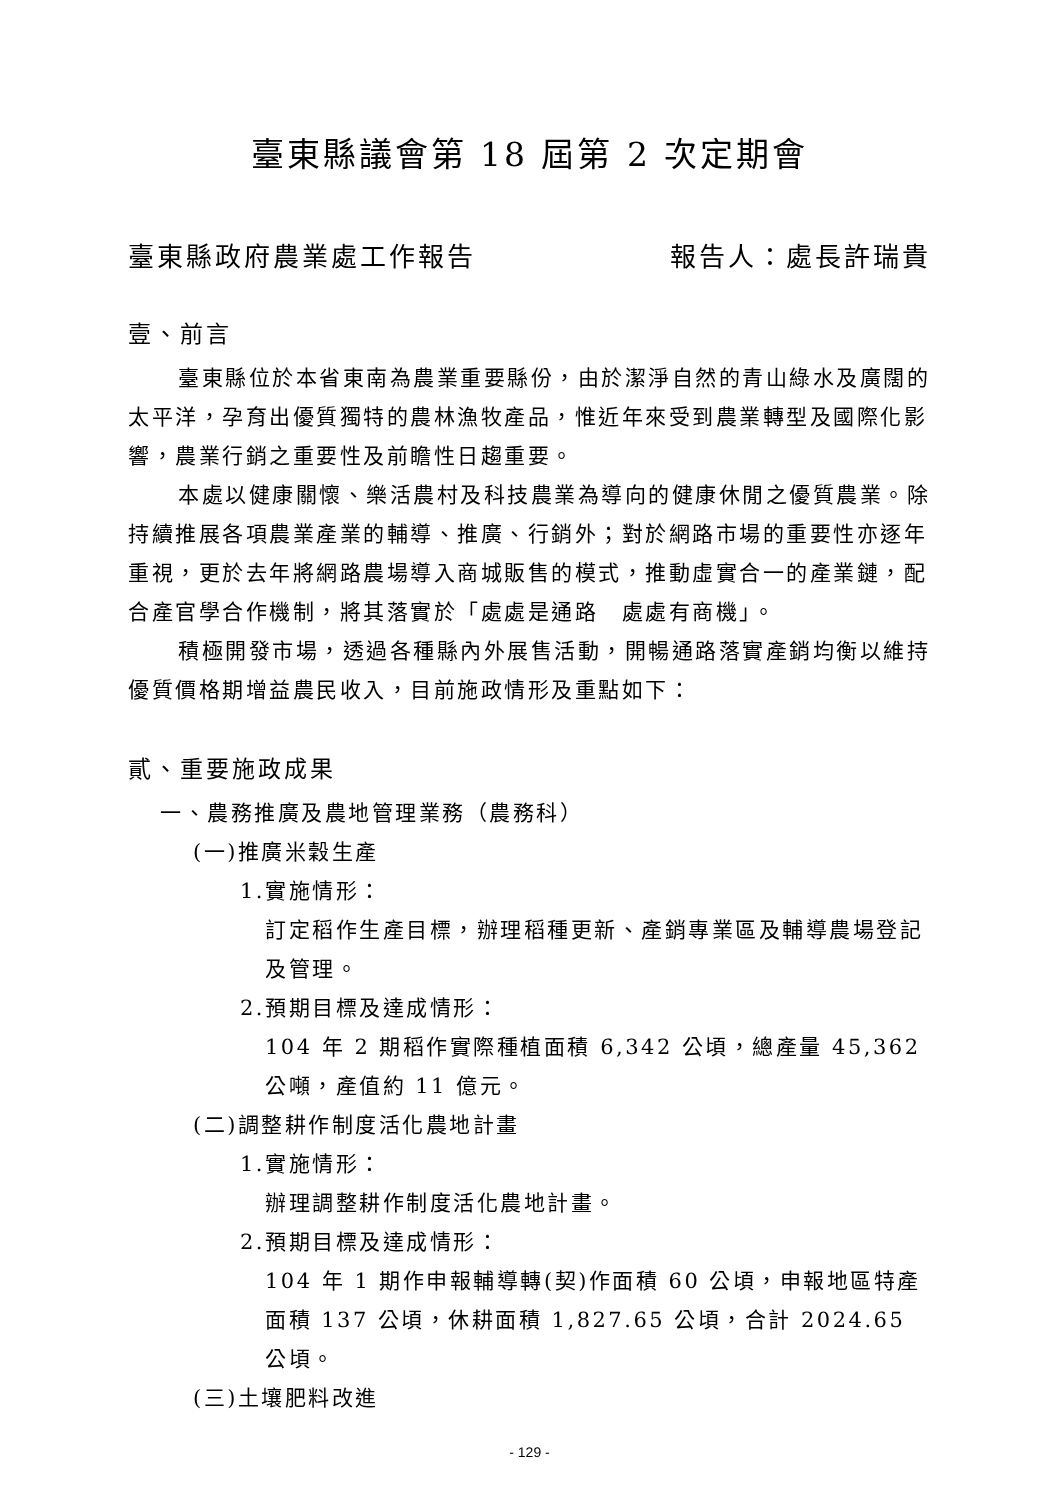臺東縣議會第 18 屆第 2 次定期會
臺東縣政府農業處工作報告 報告人：處長許瑞貴
壹、前言
臺東縣位於本省東南為農業重要縣份，由於潔淨自然的青山綠水及廣闊的太平洋，孕育出優質獨特的農林漁牧產品，惟近年來受到農業轉型及國際化影響，農業行銷之重要性及前瞻性日趨重要。
本處以健康關懷、樂活農村及科技農業為導向的健康休閒之優質農業。除持續推展各項農業產業的輔導、推廣、行銷外；對於網路市場的重要性亦逐年重視，更於去年將網路農場導入商城販售的模式，推動虛實合一的產業鏈，配合產官學合作機制，將其落實於「處處是通路　處處有商機」。
積極開發市場，透過各種縣內外展售活動，開暢通路落實產銷均衡以維持優質價格期增益農民收入，目前施政情形及重點如下：
貳、重要施政成果
一、農務推廣及農地管理業務（農務科）
(一)推廣米穀生產
1.實施情形：
訂定稻作生產目標，辦理稻種更新、產銷專業區及輔導農場登記及管理。
2.預期目標及達成情形：
104 年 2 期稻作實際種植面積 6,342 公頃，總產量 45,362 公噸，產值約 11 億元。
(二)調整耕作制度活化農地計畫
1.實施情形：
辦理調整耕作制度活化農地計畫。
2.預期目標及達成情形：
104 年 1 期作申報輔導轉(契)作面積 60 公頃，申報地區特產面積 137 公頃，休耕面積 1,827.65 公頃，合計 2024.65 公頃。
(三)土壤肥料改進
- 129 -